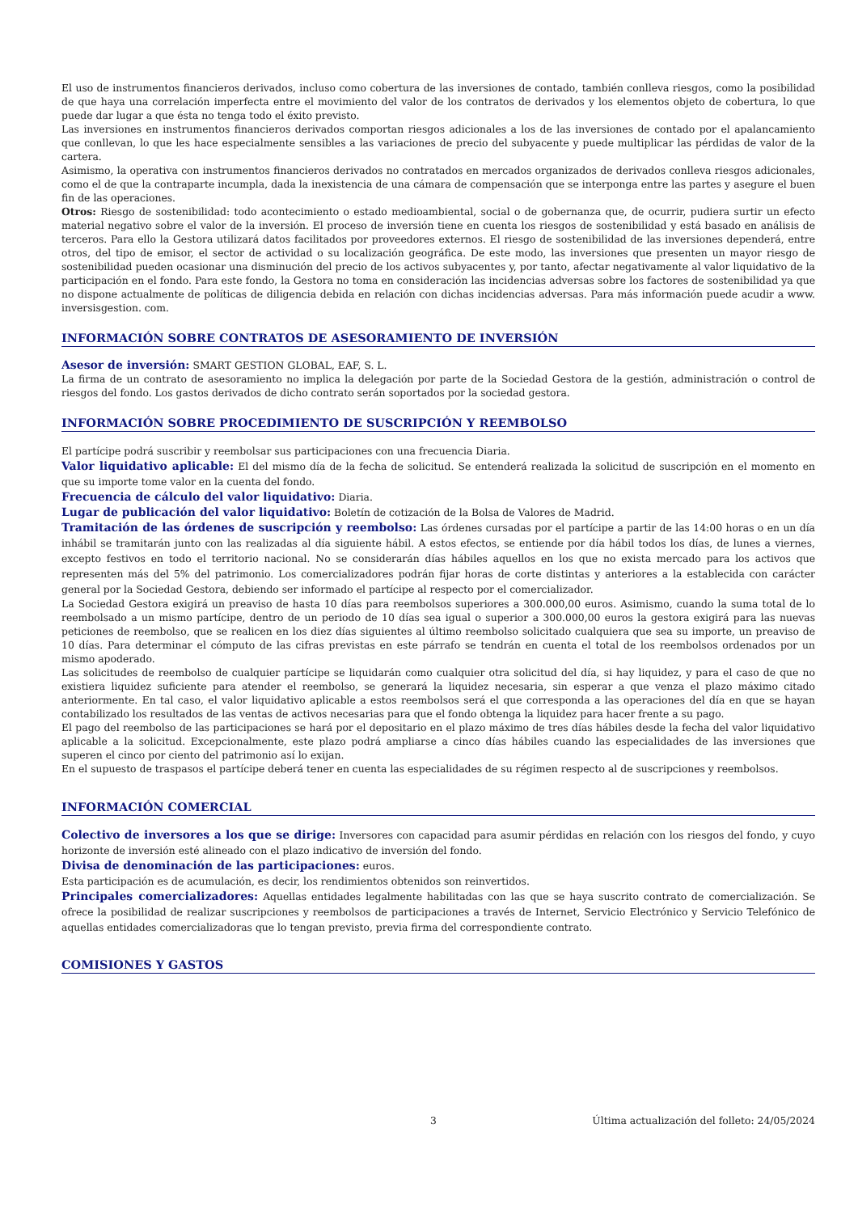El uso de instrumentos financieros derivados, incluso como cobertura de las inversiones de contado, también conlleva riesgos, como la posibilidad de que haya una correlación imperfecta entre el movimiento del valor de los contratos de derivados y los elementos objeto de cobertura, lo que puede dar lugar a que ésta no tenga todo el éxito previsto.
Las inversiones en instrumentos financieros derivados comportan riesgos adicionales a los de las inversiones de contado por el apalancamiento que conllevan, lo que les hace especialmente sensibles a las variaciones de precio del subyacente y puede multiplicar las pérdidas de valor de la cartera.
Asimismo, la operativa con instrumentos financieros derivados no contratados en mercados organizados de derivados conlleva riesgos adicionales, como el de que la contraparte incumpla, dada la inexistencia de una cámara de compensación que se interponga entre las partes y asegure el buen fin de las operaciones.
Otros: Riesgo de sostenibilidad: todo acontecimiento o estado medioambiental, social o de gobernanza que, de ocurrir, pudiera surtir un efecto material negativo sobre el valor de la inversión. El proceso de inversión tiene en cuenta los riesgos de sostenibilidad y está basado en análisis de terceros. Para ello la Gestora utilizará datos facilitados por proveedores externos. El riesgo de sostenibilidad de las inversiones dependerá, entre otros, del tipo de emisor, el sector de actividad o su localización geográfica. De este modo, las inversiones que presenten un mayor riesgo de sostenibilidad pueden ocasionar una disminución del precio de los activos subyacentes y, por tanto, afectar negativamente al valor liquidativo de la participación en el fondo. Para este fondo, la Gestora no toma en consideración las incidencias adversas sobre los factores de sostenibilidad ya que no dispone actualmente de políticas de diligencia debida en relación con dichas incidencias adversas. Para más información puede acudir a www. inversisgestion. com.
INFORMACIÓN SOBRE CONTRATOS DE ASESORAMIENTO DE INVERSIÓN
Asesor de inversión: SMART GESTION GLOBAL, EAF, S. L.
La firma de un contrato de asesoramiento no implica la delegación por parte de la Sociedad Gestora de la gestión, administración o control de riesgos del fondo. Los gastos derivados de dicho contrato serán soportados por la sociedad gestora.
INFORMACIÓN SOBRE PROCEDIMIENTO DE SUSCRIPCIÓN Y REEMBOLSO
El partícipe podrá suscribir y reembolsar sus participaciones con una frecuencia Diaria.
Valor liquidativo aplicable: El del mismo día de la fecha de solicitud. Se entenderá realizada la solicitud de suscripción en el momento en que su importe tome valor en la cuenta del fondo.
Frecuencia de cálculo del valor liquidativo: Diaria.
Lugar de publicación del valor liquidativo: Boletín de cotización de la Bolsa de Valores de Madrid.
Tramitación de las órdenes de suscripción y reembolso: Las órdenes cursadas por el partícipe a partir de las 14:00 horas o en un día inhábil se tramitarán junto con las realizadas al día siguiente hábil. A estos efectos, se entiende por día hábil todos los días, de lunes a viernes, excepto festivos en todo el territorio nacional. No se considerarán días hábiles aquellos en los que no exista mercado para los activos que representen más del 5% del patrimonio. Los comercializadores podrán fijar horas de corte distintas y anteriores a la establecida con carácter general por la Sociedad Gestora, debiendo ser informado el partícipe al respecto por el comercializador.
La Sociedad Gestora exigirá un preaviso de hasta 10 días para reembolsos superiores a 300.000,00 euros. Asimismo, cuando la suma total de lo reembolsado a un mismo partícipe, dentro de un periodo de 10 días sea igual o superior a 300.000,00 euros la gestora exigirá para las nuevas peticiones de reembolso, que se realicen en los diez días siguientes al último reembolso solicitado cualquiera que sea su importe, un preaviso de 10 días. Para determinar el cómputo de las cifras previstas en este párrafo se tendrán en cuenta el total de los reembolsos ordenados por un mismo apoderado.
Las solicitudes de reembolso de cualquier partícipe se liquidarán como cualquier otra solicitud del día, si hay liquidez, y para el caso de que no existiera liquidez suficiente para atender el reembolso, se generará la liquidez necesaria, sin esperar a que venza el plazo máximo citado anteriormente. En tal caso, el valor liquidativo aplicable a estos reembolsos será el que corresponda a las operaciones del día en que se hayan contabilizado los resultados de las ventas de activos necesarias para que el fondo obtenga la liquidez para hacer frente a su pago.
El pago del reembolso de las participaciones se hará por el depositario en el plazo máximo de tres días hábiles desde la fecha del valor liquidativo aplicable a la solicitud. Excepcionalmente, este plazo podrá ampliarse a cinco días hábiles cuando las especialidades de las inversiones que superen el cinco por ciento del patrimonio así lo exijan.
En el supuesto de traspasos el partícipe deberá tener en cuenta las especialidades de su régimen respecto al de suscripciones y reembolsos.
INFORMACIÓN COMERCIAL
Colectivo de inversores a los que se dirige: Inversores con capacidad para asumir pérdidas en relación con los riesgos del fondo, y cuyo horizonte de inversión esté alineado con el plazo indicativo de inversión del fondo.
Divisa de denominación de las participaciones: euros.
Esta participación es de acumulación, es decir, los rendimientos obtenidos son reinvertidos.
Principales comercializadores: Aquellas entidades legalmente habilitadas con las que se haya suscrito contrato de comercialización. Se ofrece la posibilidad de realizar suscripciones y reembolsos de participaciones a través de Internet, Servicio Electrónico y Servicio Telefónico de aquellas entidades comercializadoras que lo tengan previsto, previa firma del correspondiente contrato.
COMISIONES Y GASTOS
3 Última actualización del folleto: 24/05/2024